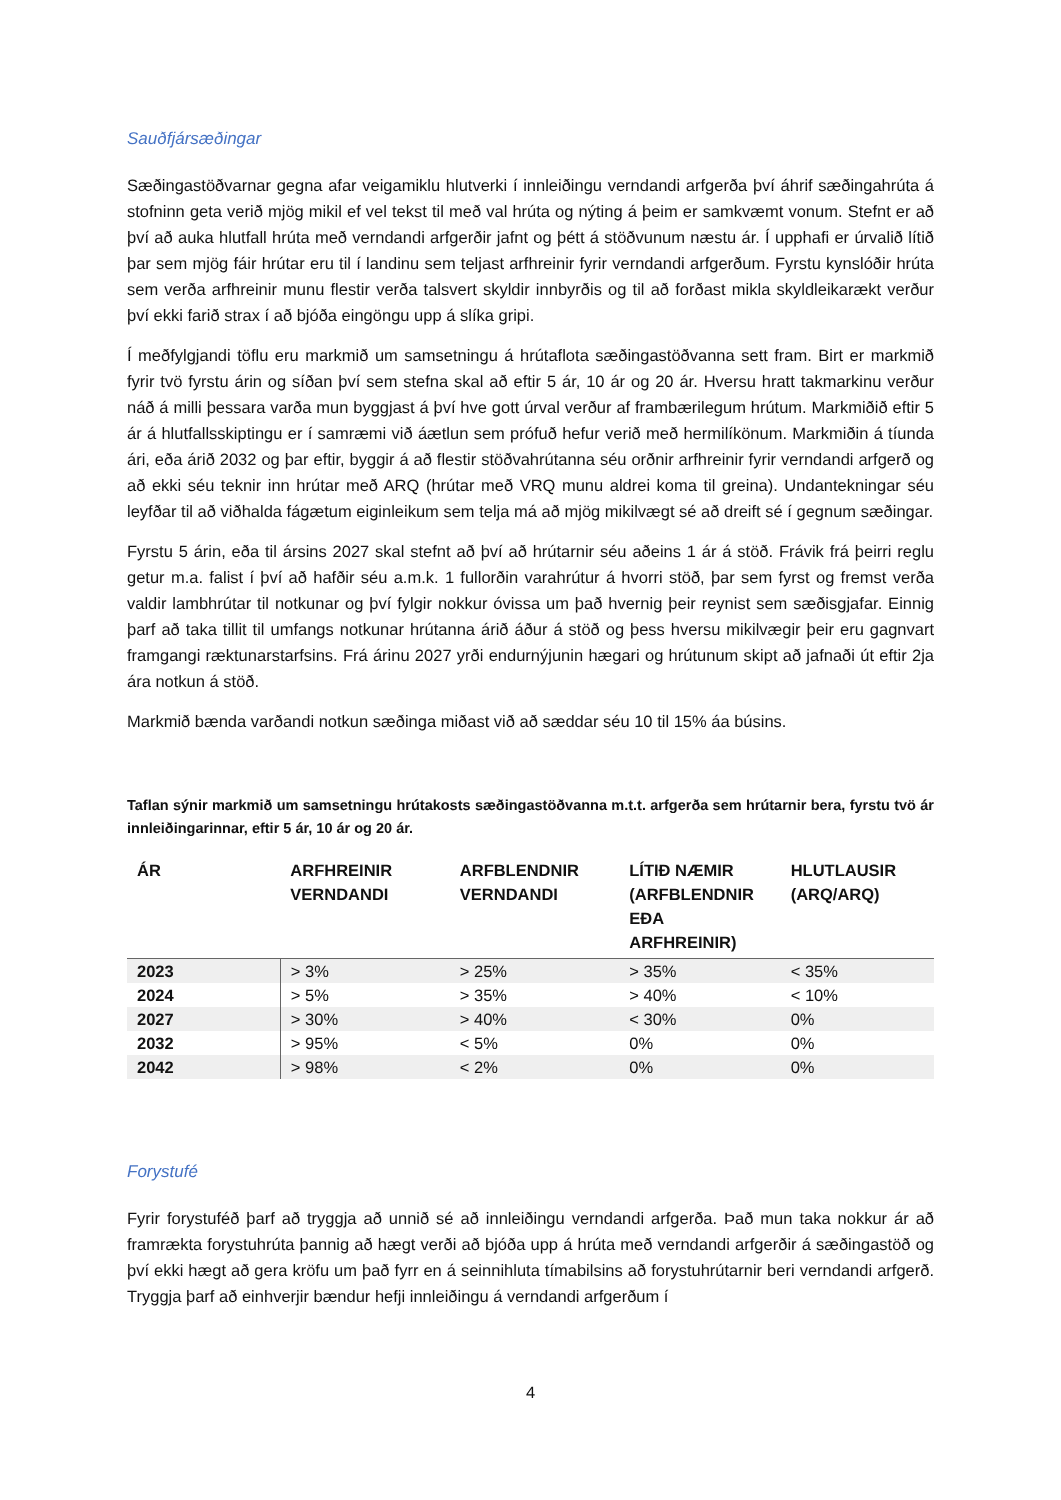Sauðfjársæðingar
Sæðingastöðvarnar gegna afar veigamiklu hlutverki í innleiðingu verndandi arfgerða því áhrif sæðingahrúta á stofninn geta verið mjög mikil ef vel tekst til með val hrúta og nýting á þeim er samkvæmt vonum. Stefnt er að því að auka hlutfall hrúta með verndandi arfgerðir jafnt og þétt á stöðvunum næstu ár. Í upphafi er úrvalið lítið þar sem mjög fáir hrútar eru til í landinu sem teljast arfhreinir fyrir verndandi arfgerðum. Fyrstu kynslóðir hrúta sem verða arfhreinir munu flestir verða talsvert skyldir innbyrðis og til að forðast mikla skyldleikarækt verður því ekki farið strax í að bjóða eingöngu upp á slíka gripi.
Í meðfylgjandi töflu eru markmið um samsetningu á hrútaflota sæðingastöðvanna sett fram. Birt er markmið fyrir tvö fyrstu árin og síðan því sem stefna skal að eftir 5 ár, 10 ár og 20 ár. Hversu hratt takmarkinu verður náð á milli þessara varða mun byggjast á því hve gott úrval verður af frambærilegum hrútum. Markmiðið eftir 5 ár á hlutfallsskiptingu er í samræmi við áætlun sem prófuð hefur verið með hermilíkönum. Markmiðin á tíunda ári, eða árið 2032 og þar eftir, byggir á að flestir stöðvahrútanna séu orðnir arfhreinir fyrir verndandi arfgerð og að ekki séu teknir inn hrútar með ARQ (hrútar með VRQ munu aldrei koma til greina). Undantekningar séu leyfðar til að viðhalda fágætum eiginleikum sem telja má að mjög mikilvægt sé að dreift sé í gegnum sæðingar.
Fyrstu 5 árin, eða til ársins 2027 skal stefnt að því að hrútarnir séu aðeins 1 ár á stöð. Frávik frá þeirri reglu getur m.a. falist í því að hafðir séu a.m.k. 1 fullorðin varahrútur á hvorri stöð, þar sem fyrst og fremst verða valdir lambhrútar til notkunar og því fylgir nokkur óvissa um það hvernig þeir reynist sem sæðisgjafar. Einnig þarf að taka tillit til umfangs notkunar hrútanna árið áður á stöð og þess hversu mikilvægir þeir eru gagnvart framgangi ræktunarstarfsins. Frá árinu 2027 yrði endurnýjunin hægari og hrútunum skipt að jafnaði út eftir 2ja ára notkun á stöð.
Markmið bænda varðandi notkun sæðinga miðast við að sæddar séu 10 til 15% áa búsins.
Taflan sýnir markmið um samsetningu hrútakosts sæðingastöðvanna m.t.t. arfgerða sem hrútarnir bera, fyrstu tvö ár innleiðingarinnar, eftir 5 ár, 10 ár og 20 ár.
| ÁR | ARFHREINIR VERNDANDI | ARFBLENDNIR VERNDANDI | LÍTIÐ NÆMIR (ARFBLENDNIR EÐA ARFHREINIR) | HLUTLAUSIR (ARQ/ARQ) |
| --- | --- | --- | --- | --- |
| 2023 | > 3% | > 25% | > 35% | < 35% |
| 2024 | > 5% | > 35% | > 40% | < 10% |
| 2027 | > 30% | > 40% | < 30% | 0% |
| 2032 | > 95% | < 5% | 0% | 0% |
| 2042 | > 98% | < 2% | 0% | 0% |
Forystufé
Fyrir forystuféð þarf að tryggja að unnið sé að innleiðingu verndandi arfgerða. Það mun taka nokkur ár að framrækta forystuhrúta þannig að hægt verði að bjóða upp á hrúta með verndandi arfgerðir á sæðingastöð og því ekki hægt að gera kröfu um það fyrr en á seinnihluta tímabilsins að forystuhrútarnir beri verndandi arfgerð. Tryggja þarf að einhverjir bændur hefji innleiðingu á verndandi arfgerðum í
4